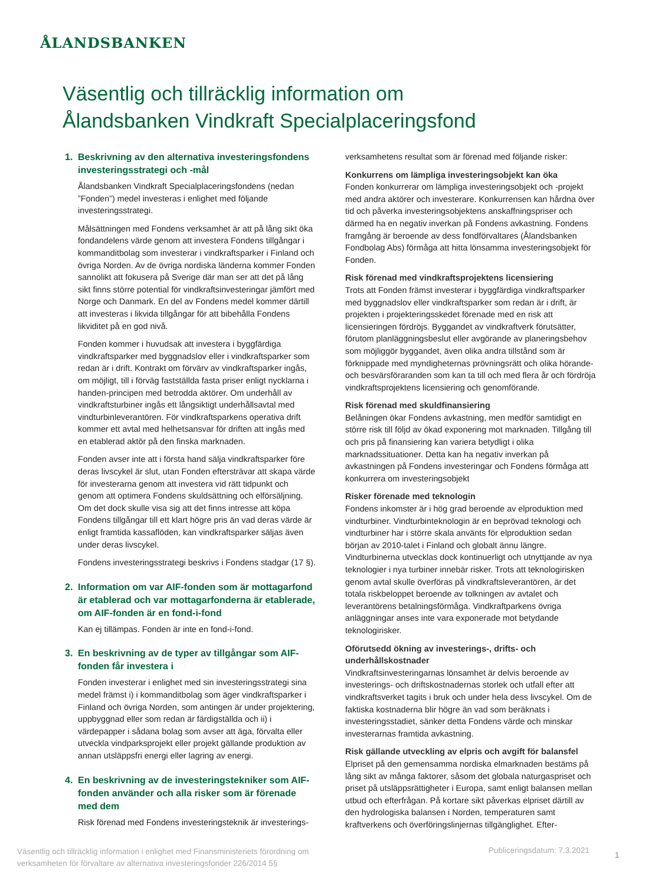ÅLANDSBANKEN
Väsentlig och tillräcklig information om
Ålandsbanken Vindkraft Specialplaceringsfond
1. Beskrivning av den alternativa investeringsfondens investeringsstrategi och -mål
Ålandsbanken Vindkraft Specialplaceringsfondens (nedan ”Fonden”) medel investeras i enlighet med följande investeringsstrategi.
Målsättningen med Fondens verksamhet är att på lång sikt öka fondandelens värde genom att investera Fondens tillgångar i kommanditbolag som investerar i vindkraftsparker i Finland och övriga Norden. Av de övriga nordiska länderna kommer Fonden sannolikt att fokusera på Sverige där man ser att det på lång sikt finns större potential för vindkraftsinvesteringar jämfört med Norge och Danmark. En del av Fondens medel kommer därtill att investeras i likvida tillgångar för att bibehålla Fondens likviditet på en god nivå.
Fonden kommer i huvudsak att investera i byggfärdiga vindkraftsparker med byggnadslov eller i vindkraftsparker som redan är i drift. Kontrakt om förvärv av vindkraftsparker ingås, om möjligt, till i förväg fastställda fasta priser enligt nycklarna i handen-principen med betrodda aktörer. Om underhåll av vindkraftsturbiner ingås ett långsiktigt underhållsavtal med vindturbinleverantören. För vindkraftsparkens operativa drift kommer ett avtal med helhetsansvar för driften att ingås med en etablerad aktör på den finska marknaden.
Fonden avser inte att i första hand sälja vindkraftsparker före deras livscykel är slut, utan Fonden eftersträvar att skapa värde för investerarna genom att investera vid rätt tidpunkt och genom att optimera Fondens skuldsättning och elförsäljning. Om det dock skulle visa sig att det finns intresse att köpa Fondens tillgångar till ett klart högre pris än vad deras värde är enligt framtida kassaflöden, kan vindkraftsparker säljas även under deras livscykel.
Fondens investeringsstrategi beskrivs i Fondens stadgar (17 §).
2. Information om var AIF-fonden som är mottagarfond är etablerad och var mottagarfonderna är etablerade, om AIF-fonden är en fond-i-fond
Kan ej tillämpas. Fonden är inte en fond-i-fond.
3. En beskrivning av de typer av tillgångar som AIF-fonden får investera i
Fonden investerar i enlighet med sin investeringsstrategi sina medel främst i) i kommanditbolag som äger vindkraftsparker i Finland och övriga Norden, som antingen är under projektering, uppbyggnad eller som redan är färdigställda och ii) i värdepapper i sådana bolag som avser att äga, förvalta eller utveckla vindparksprojekt eller projekt gällande produktion av annan utsläppsfri energi eller lagring av energi.
4. En beskrivning av de investeringstekniker som AIF-fonden använder och alla risker som är förenade med dem
Risk förenad med Fondens investeringsteknik är investerings-
verksamhetens resultat som är förenad med följande risker:
Konkurrens om lämpliga investeringsobjekt kan öka
Fonden konkurrerar om lämpliga investeringsobjekt och -projekt med andra aktörer och investerare. Konkurrensen kan hårdna över tid och påverka investeringsobjektens anskaffningspriser och därmed ha en negativ inverkan på Fondens avkastning. Fondens framgång är beroende av dess fondförvaltares (Ålandsbanken Fondbolag Abs) förmåga att hitta lönsamma investeringsobjekt för Fonden.
Risk förenad med vindkraftsprojektens licensiering
Trots att Fonden främst investerar i byggfärdiga vindkraftsparker med byggnadslov eller vindkraftsparker som redan är i drift, är projekten i projekteringsskedet förenade med en risk att licensieringen fördröjs. Byggandet av vindkraftverk förutsätter, förutom planläggningsbeslut eller avgörande av planeringsbehov som möjliggör byggandet, även olika andra tillstånd som är förknippade med myndigheternas prövningsrätt och olika hörande- och besvärsföraranden som kan ta till och med flera år och fördröja vindkraftsprojektens licensiering och genomförande.
Risk förenad med skuldfinansiering
Belåningen ökar Fondens avkastning, men medför samtidigt en större risk till följd av ökad exponering mot marknaden. Tillgång till och pris på finansiering kan variera betydligt i olika marknadssituationer. Detta kan ha negativ inverkan på avkastningen på Fondens investeringar och Fondens förmåga att konkurrera om investeringsobjekt
Risker förenade med teknologin
Fondens inkomster är i hög grad beroende av elproduktion med vindturbiner. Vindturbinteknologin är en beprövad teknologi och vindturbiner har i större skala använts för elproduktion sedan början av 2010-talet i Finland och globalt ännu längre. Vindturbinerna utvecklas dock kontinuerligt och utnyttjande av nya teknologier i nya turbiner innebär risker. Trots att teknologirisken genom avtal skulle överföras på vindkraftsleverantören, är det totala riskbeloppet beroende av tolkningen av avtalet och leverantörens betalningsförmåga. Vindkraftparkens övriga anläggningar anses inte vara exponerade mot betydande teknologirisker.
Oförutsedd ökning av investerings-, drifts- och underhållskostnader
Vindkraftsinvesteringarnas lönsamhet är delvis beroende av investerings- och driftskostnadernas storlek och utfall efter att vindkraftsverket tagits i bruk och under hela dess livscykel. Om de faktiska kostnaderna blir högre än vad som beräknats i investeringsstadiet, sänker detta Fondens värde och minskar investerarnas framtida avkastning.
Risk gällande utveckling av elpris och avgift för balansfel
Elpriset på den gemensamma nordiska elmarknaden bestäms på lång sikt av många faktorer, såsom det globala naturgaspriset och priset på utsläppsrättigheter i Europa, samt enligt balansen mellan utbud och efterfrågan. På kortare sikt påverkas elpriset därtill av den hydrologiska balansen i Norden, temperaturen samt kraftverkens och överföringslinjernas tillgänglighet. Efter-
Väsentlig och tillräcklig information i enlighet med Finansministeriets förordning om verksamheten för förvaltare av alternativa investeringsfonder 226/2014 5§
Publiceringsdatum: 7.3.2021 1